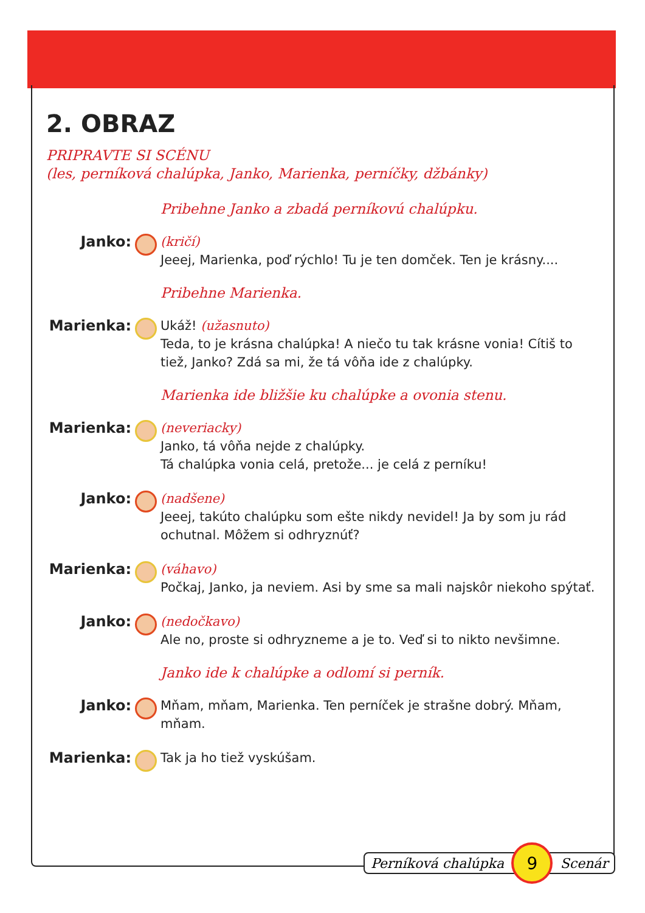2. OBRAZ
PRIPRAVTE SI SCÉNU
(les, perníková chalúpka, Janko, Marienka, perníčky, džbánky)
Pribehne Janko a zbadá perníkovú chalúpku.
Janko: (kričí)
Jeeej, Marienka, poď rýchlo! Tu je ten domček. Ten je krásny....
Pribehne Marienka.
Marienka: Ukáž! (užasnuto)
Teda, to je krásna chalúpka! A niečo tu tak krásne vonia! Cítiš to tiež, Janko? Zdá sa mi, že tá vôňa ide z chalúpky.
Marienka ide bližšie ku chalúpke a ovonia stenu.
Marienka: (neveriacky)
Janko, tá vôňa nejde z chalúpky.
Tá chalúpka vonia celá, pretože... je celá z perníku!
Janko: (nadšene)
Jeeej, takúto chalúpku som ešte nikdy nevidel! Ja by som ju rád ochutnal. Môžem si odhryznúť?
Marienka: (váhavo)
Počkaj, Janko, ja neviem. Asi by sme sa mali najskôr niekoho spýtať.
Janko: (nedočkavo)
Ale no, proste si odhryzneme a je to. Veď si to nikto nevšimne.
Janko ide k chalúpke a odlomí si perník.
Janko: Mňam, mňam, Marienka. Ten perníček je strašne dobrý. Mňam, mňam.
Marienka: Tak ja ho tiež vyskúšam.
Perníková chalúpka
9
Scenár